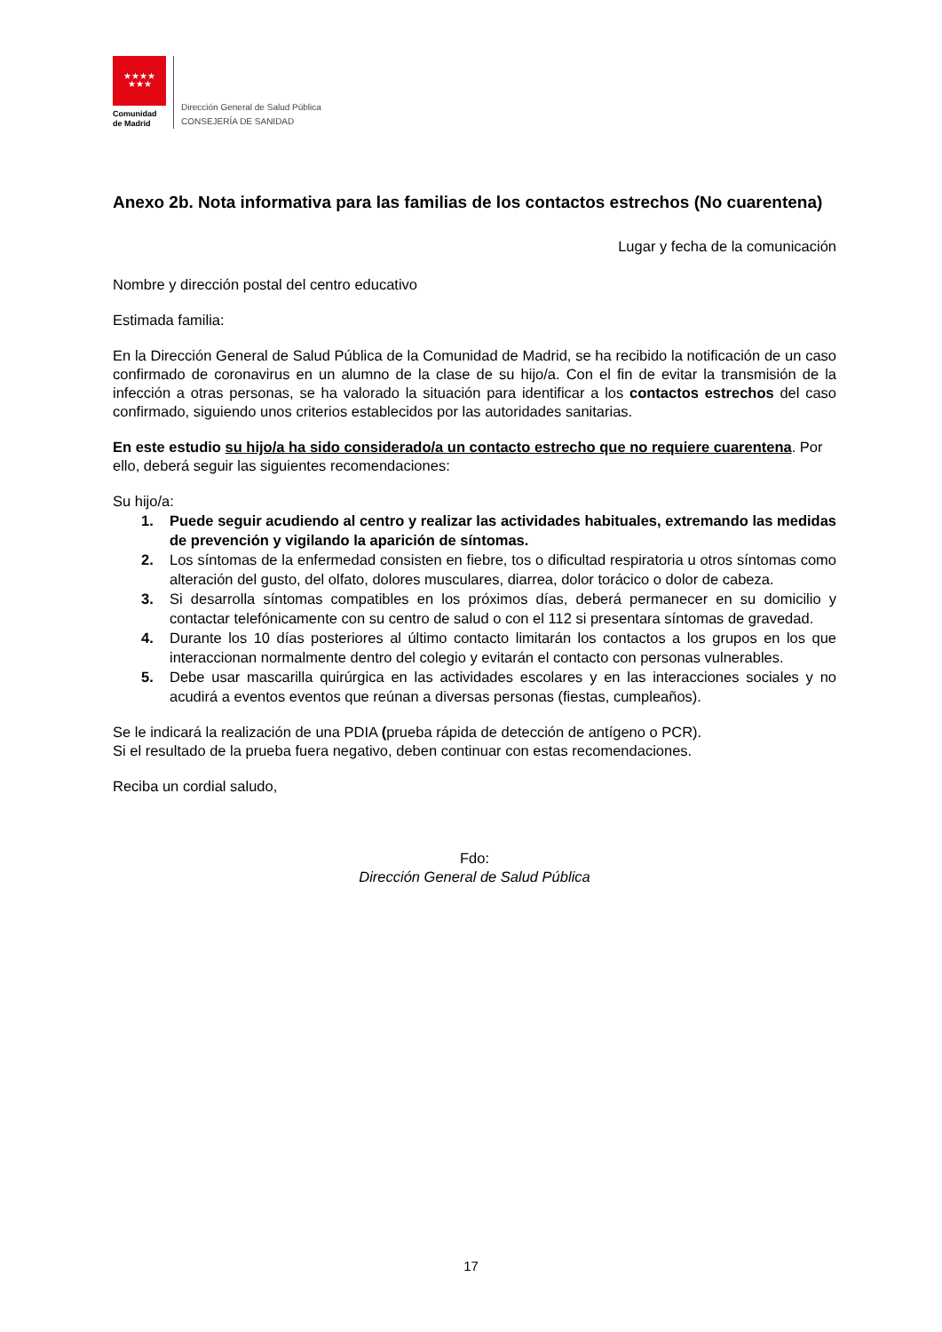★★★★
★★★
Comunidad
de Madrid
Dirección General de Salud Pública
CONSEJERÍA DE SANIDAD
Anexo 2b. Nota informativa para las familias de los contactos estrechos (No cuarentena)
Lugar y fecha de la comunicación
Nombre y dirección postal del centro educativo
Estimada familia:
En la Dirección General de Salud Pública de la Comunidad de Madrid, se ha recibido la notificación de un caso confirmado de coronavirus en un alumno de la clase de su hijo/a. Con el fin de evitar la transmisión de la infección a otras personas, se ha valorado la situación para identificar a los contactos estrechos del caso confirmado, siguiendo unos criterios establecidos por las autoridades sanitarias.
En este estudio su hijo/a ha sido considerado/a un contacto estrecho que no requiere cuarentena. Por ello, deberá seguir las siguientes recomendaciones:
Su hijo/a:
1. Puede seguir acudiendo al centro y realizar las actividades habituales, extremando las medidas de prevención y vigilando la aparición de síntomas.
2. Los síntomas de la enfermedad consisten en fiebre, tos o dificultad respiratoria u otros síntomas como alteración del gusto, del olfato, dolores musculares, diarrea, dolor torácico o dolor de cabeza.
3. Si desarrolla síntomas compatibles en los próximos días, deberá permanecer en su domicilio y contactar telefónicamente con su centro de salud o con el 112 si presentara síntomas de gravedad.
4. Durante los 10 días posteriores al último contacto limitarán los contactos a los grupos en los que interaccionan normalmente dentro del colegio y evitarán el contacto con personas vulnerables.
5. Debe usar mascarilla quirúrgica en las actividades escolares y en las interacciones sociales y no acudirá a eventos eventos que reúnan a diversas personas (fiestas, cumpleaños).
Se le indicará la realización de una PDIA (prueba rápida de detección de antígeno o PCR).
Si el resultado de la prueba fuera negativo, deben continuar con estas recomendaciones.
Reciba un cordial saludo,
Fdo:
Dirección General de Salud Pública
17